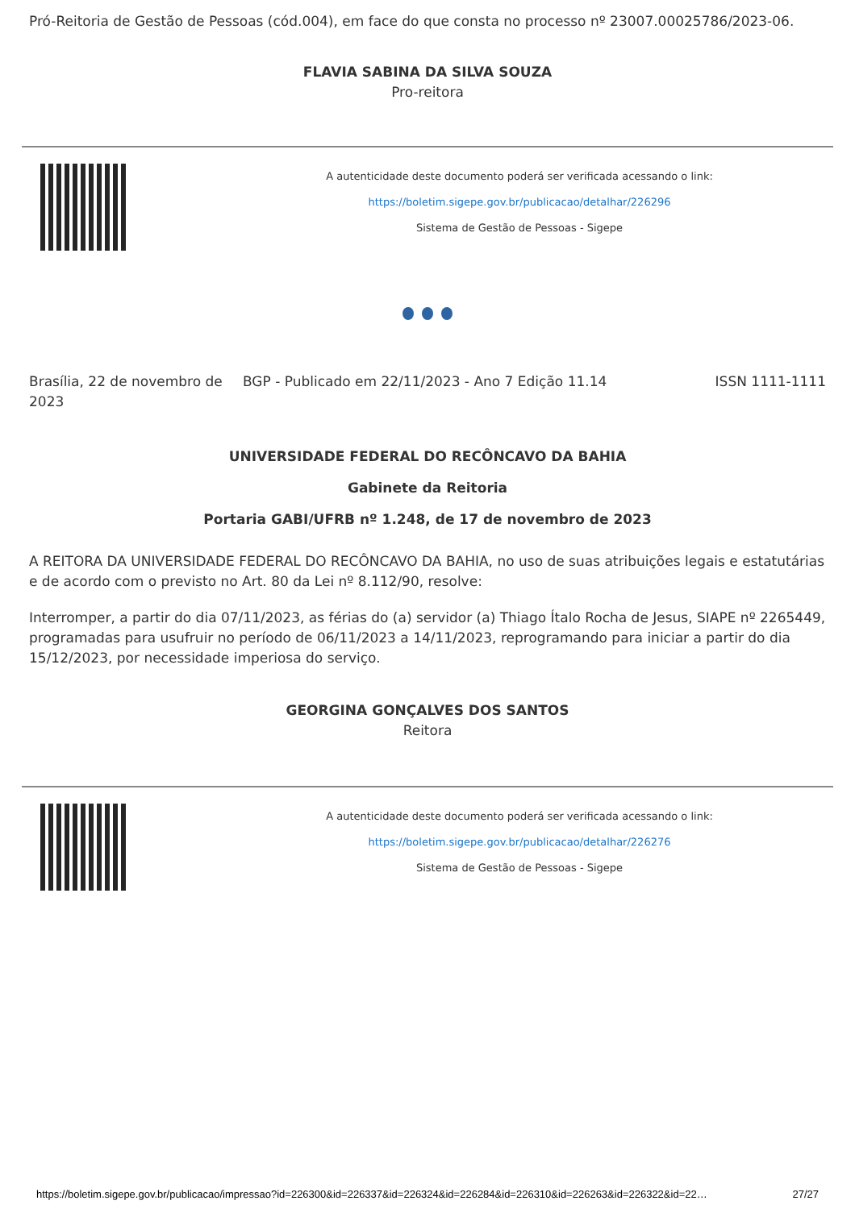Pró-Reitoria de Gestão de Pessoas (cód.004), em face do que consta no processo nº 23007.00025786/2023-06.
FLAVIA SABINA DA SILVA SOUZA
Pro-reitora
A autenticidade deste documento poderá ser verificada acessando o link:
https://boletim.sigepe.gov.br/publicacao/detalhar/226296
Sistema de Gestão de Pessoas - Sigepe
Brasília, 22 de novembro de 2023
BGP - Publicado em 22/11/2023 - Ano 7 Edição 11.14
ISSN 1111-1111
UNIVERSIDADE FEDERAL DO RECÔNCAVO DA BAHIA
Gabinete da Reitoria
Portaria GABI/UFRB nº 1.248, de 17 de novembro de 2023
A REITORA DA UNIVERSIDADE FEDERAL DO RECÔNCAVO DA BAHIA, no uso de suas atribuições legais e estatutárias e de acordo com o previsto no Art. 80 da Lei nº 8.112/90, resolve:
Interromper, a partir do dia 07/11/2023, as férias do (a) servidor (a) Thiago Ítalo Rocha de Jesus, SIAPE nº 2265449, programadas para usufruir no período de 06/11/2023 a 14/11/2023, reprogramando para iniciar a partir do dia 15/12/2023, por necessidade imperiosa do serviço.
GEORGINA GONÇALVES DOS SANTOS
Reitora
A autenticidade deste documento poderá ser verificada acessando o link:
https://boletim.sigepe.gov.br/publicacao/detalhar/226276
Sistema de Gestão de Pessoas - Sigepe
https://boletim.sigepe.gov.br/publicacao/impressao?id=226300&id=226337&id=226324&id=226284&id=226310&id=226263&id=226322&id=22… 27/27